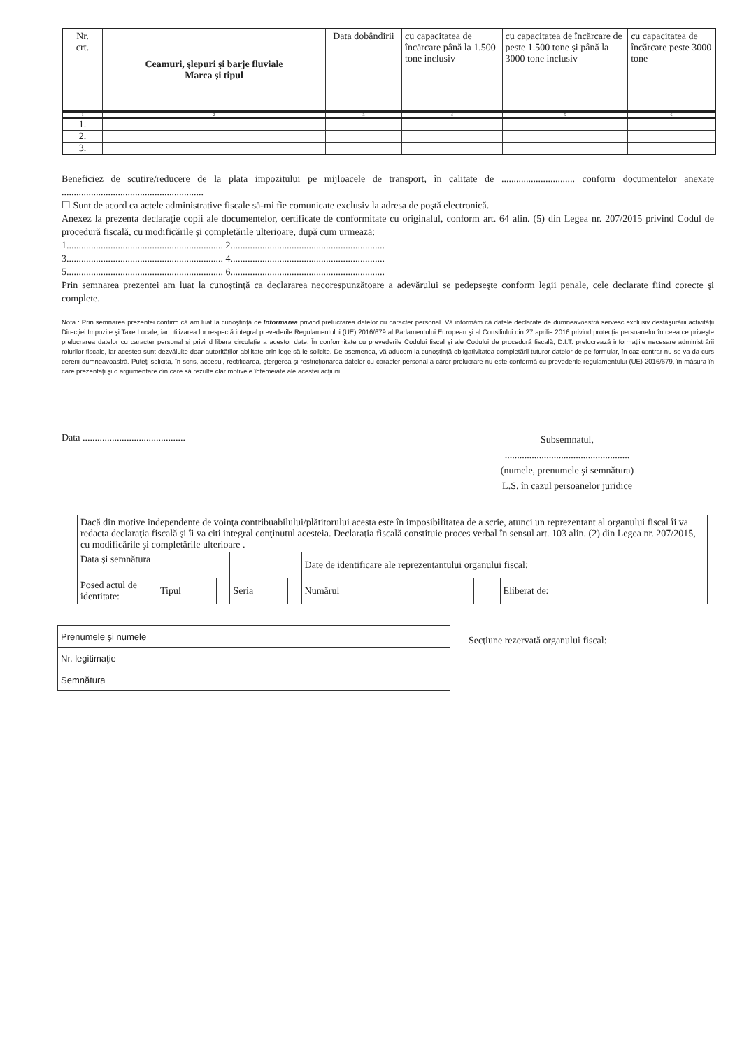| Nr. crt. | Ceamuri, şlepuri şi barje fluviale Marca şi tipul | Data dobândirii | cu capacitatea de încărcare până la 1.500 tone inclusiv | cu capacitatea de încărcare de peste 1.500 tone şi până la 3000 tone inclusiv | cu capacitatea de încărcare peste 3000 tone |
| --- | --- | --- | --- | --- | --- |
| 1 | 2 | 3 | 4 | 5 | 6 |
| 1. | | | | | |
| 2. | | | | | |
| 3. | | | | | |
Beneficiez de scutire/reducere de la plata impozitului pe mijloacele de transport, în calitate de .............................. conform documentelor anexate ..........................................................
☐ Sunt de acord ca actele administrative fiscale să-mi fie comunicate exclusiv la adresa de poştă electronică.
Anexez la prezenta declaraţie copii ale documentelor, certificate de conformitate cu originalul, conform art. 64 alin. (5) din Legea nr. 207/2015 privind Codul de procedură fiscală, cu modificările şi completările ulterioare, după cum urmează:
1................................................................ 2...............................................................
3................................................................ 4...............................................................
5................................................................ 6...............................................................
Prin semnarea prezentei am luat la cunoştinţă ca declararea necorespunzătoare a adevărului se pedepseşte conform legii penale, cele declarate fiind corecte şi complete.
Nota : Prin semnarea prezentei confirm că am luat la cunoştinţă de Informarea privind prelucrarea datelor cu caracter personal. Vă informăm că datele declarate de dumneavoastră servesc exclusiv desfăşurării activităţii Direcţiei Impozite şi Taxe Locale, iar utilizarea lor respectă integral prevederile Regulamentului (UE) 2016/679 al Parlamentului European şi al Consiliului din 27 aprilie 2016 privind protecţia persoanelor în ceea ce priveşte prelucrarea datelor cu caracter personal şi privind libera circulaţie a acestor date. În conformitate cu prevederile Codului fiscal şi ale Codului de procedură fiscală, D.I.T. prelucrează informaţiile necesare administrării rolurilor fiscale, iar acestea sunt dezvăluite doar autorităţilor abilitate prin lege să le solicite. De asemenea, vă aducem la cunoştinţă obligativitatea completării tuturor datelor de pe formular, în caz contrar nu se va da curs cererii dumneavoastră. Puteţi solicita, în scris, accesul, rectificarea, ştergerea şi restricţionarea datelor cu caracter personal a căror prelucrare nu este conformă cu prevederile regulamentului (UE) 2016/679, în măsura în care prezentaţi şi o argumentare din care să rezulte clar motivele întemeiate ale acestei acţiuni.
Data ..........................................
Subsemnatul,
...................................................
(numele, prenumele şi semnătura)
L.S. în cazul persoanelor juridice
| Dacă din motive independente de voinţa contribuabilului/plătitorului acesta este în imposibilitatea de a scrie, atunci un reprezentant al organului fiscal îi va redacta declaraţia fiscală şi îi va citi integral conţinutul acesteia. Declaraţia fiscală constituie proces verbal în sensul art. 103 alin. (2) din Legea nr. 207/2015, cu modificările şi completările ulterioare . | | | | | | | |
| Data şi semnătura | | | | | Date de identificare ale reprezentantului organului fiscal: | | |
| Posed actul de identitate: | Tipul | | Seria | | Numărul | | Eliberat de: |
| Prenumele şi numele | |
| Nr. legitimaţie | |
| Semnătura | |
Secţiune rezervată organului fiscal: